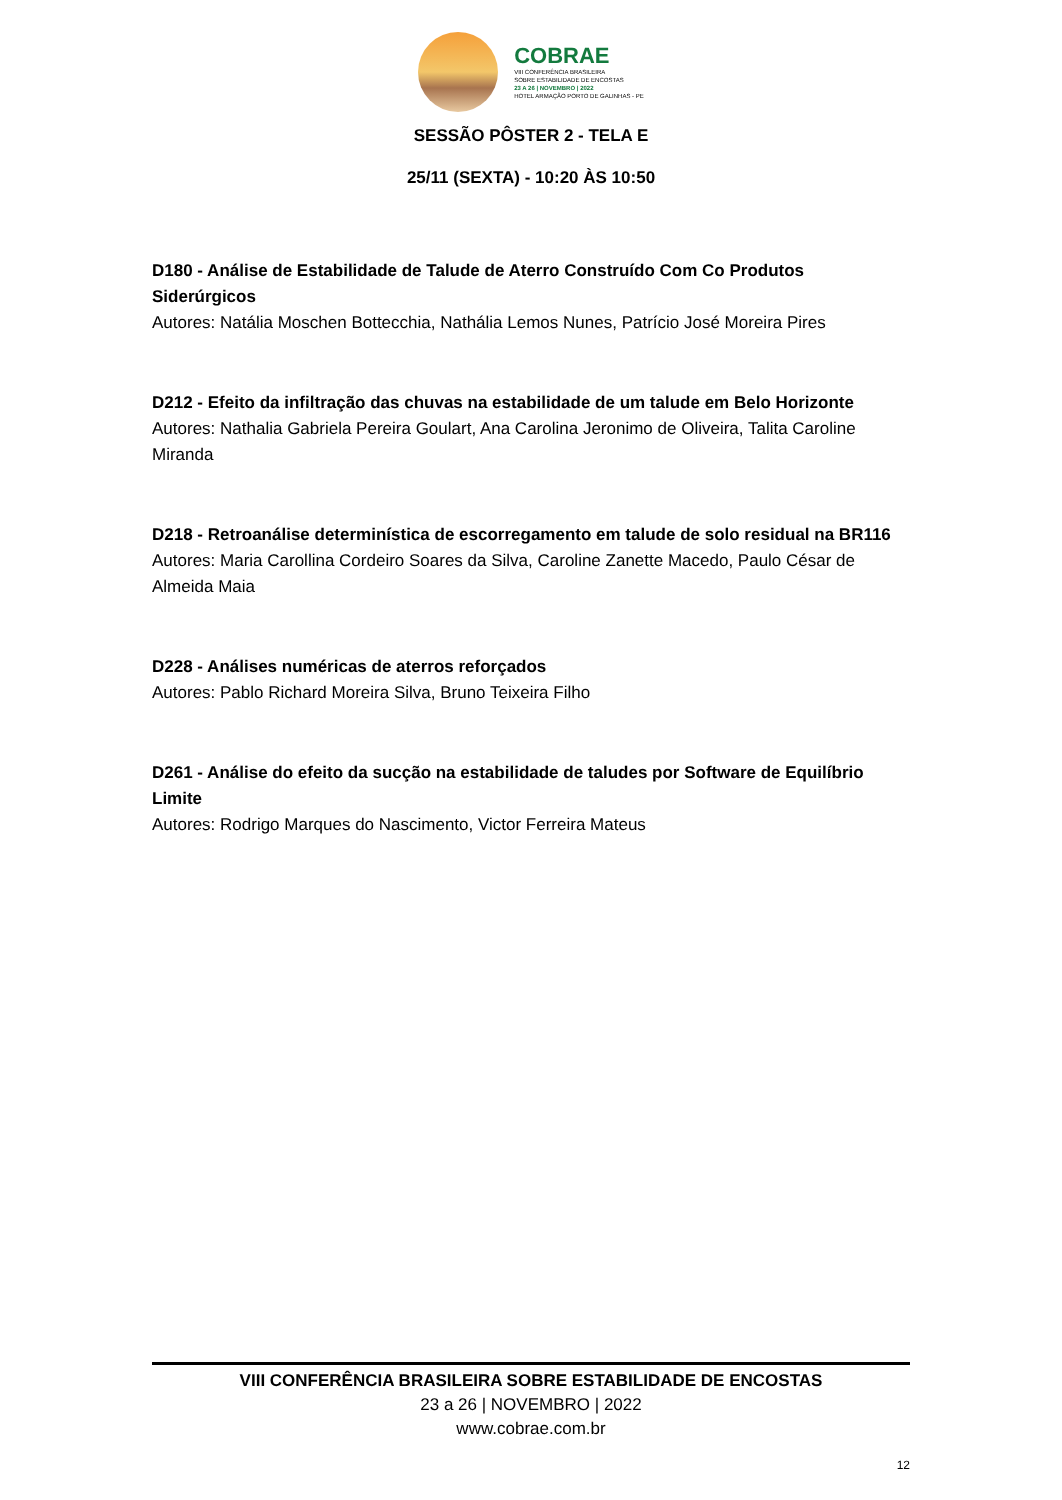COBRAE
VIII CONFERÊNCIA BRASILEIRA
SOBRE ESTABILIDADE DE ENCOSTAS
23 A 26 | NOVEMBRO | 2022
HOTEL ARMAÇÃO PORTO DE GALINHAS - PE
SESSÃO PÔSTER 2 - TELA E
25/11 (SEXTA) - 10:20 ÀS 10:50
D180 - Análise de Estabilidade de Talude de Aterro Construído Com Co Produtos Siderúrgicos
Autores: Natália Moschen Bottecchia, Nathália Lemos Nunes, Patrício José Moreira Pires
D212 - Efeito da infiltração das chuvas na estabilidade de um talude em Belo Horizonte
Autores: Nathalia Gabriela Pereira Goulart, Ana Carolina Jeronimo de Oliveira, Talita Caroline Miranda
D218 - Retroanálise determinística de escorregamento em talude de solo residual na BR116
Autores: Maria Carollina Cordeiro Soares da Silva, Caroline Zanette Macedo, Paulo César de Almeida Maia
D228 - Análises numéricas de aterros reforçados
Autores: Pablo Richard Moreira Silva, Bruno Teixeira Filho
D261 - Análise do efeito da sucção na estabilidade de taludes por Software de Equilíbrio Limite
Autores: Rodrigo Marques do Nascimento, Victor Ferreira Mateus
VIII CONFERÊNCIA BRASILEIRA SOBRE ESTABILIDADE DE ENCOSTAS
23 a 26 | NOVEMBRO | 2022
www.cobrae.com.br
12